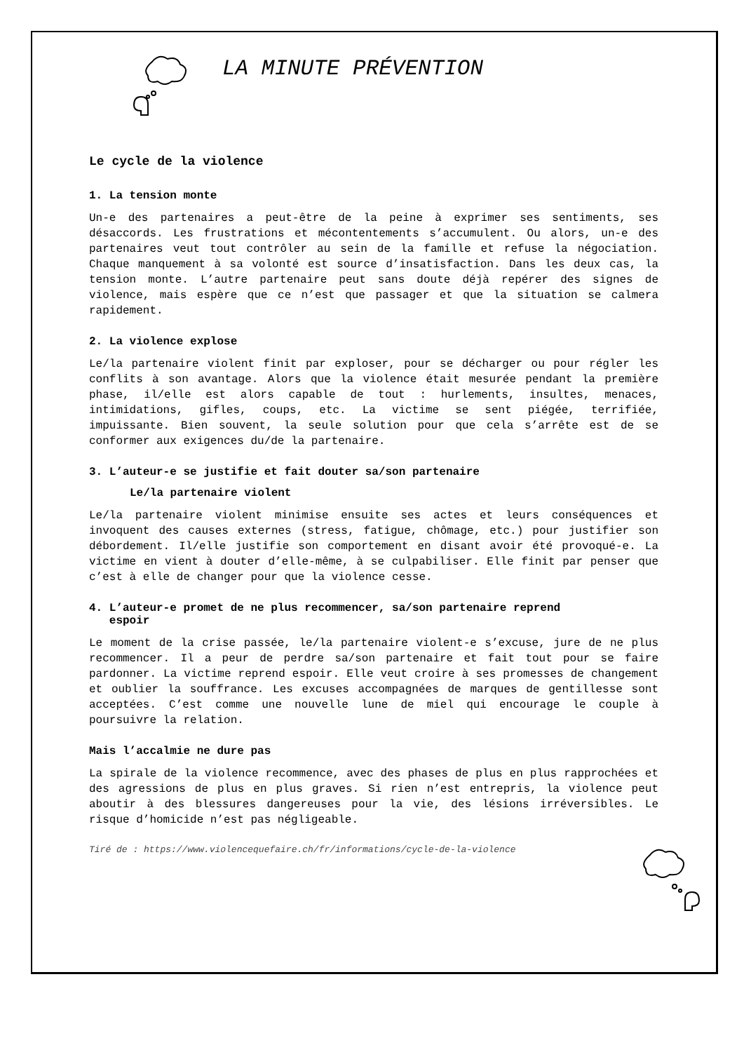LA MINUTE PRÉVENTION
Le cycle de la violence
1. La tension monte
Un-e des partenaires a peut-être de la peine à exprimer ses sentiments, ses désaccords. Les frustrations et mécontentements s’accumulent. Ou alors, un-e des partenaires veut tout contrôler au sein de la famille et refuse la négociation. Chaque manquement à sa volonté est source d’insatisfaction. Dans les deux cas, la tension monte. L’autre partenaire peut sans doute déjà repérer des signes de violence, mais espère que ce n’est que passager et que la situation se calmera rapidement.
2. La violence explose
Le/la partenaire violent finit par exploser, pour se décharger ou pour régler les conflits à son avantage. Alors que la violence était mesurée pendant la première phase, il/elle est alors capable de tout : hurlements, insultes, menaces, intimidations, gifles, coups, etc. La victime se sent piégée, terrifiée, impuissante. Bien souvent, la seule solution pour que cela s’arrête est de se conformer aux exigences du/de la partenaire.
3. L’auteur-e se justifie et fait douter sa/son partenaire
Le/la partenaire violent
Le/la partenaire violent minimise ensuite ses actes et leurs conséquences et invoquent des causes externes (stress, fatigue, chômage, etc.) pour justifier son débordement. Il/elle justifie son comportement en disant avoir été provoqué-e. La victime en vient à douter d’elle-même, à se culpabiliser. Elle finit par penser que c’est à elle de changer pour que la violence cesse.
4. L’auteur-e promet de ne plus recommencer, sa/son partenaire reprend
espoir
Le moment de la crise passée, le/la partenaire violent-e s’excuse, jure de ne plus recommencer. Il a peur de perdre sa/son partenaire et fait tout pour se faire pardonner. La victime reprend espoir. Elle veut croire à ses promesses de changement et oublier la souffrance. Les excuses accompagnées de marques de gentillesse sont acceptées. C’est comme une nouvelle lune de miel qui encourage le couple à poursuivre la relation.
Mais l’accalmie ne dure pas
La spirale de la violence recommence, avec des phases de plus en plus rapprochées et des agressions de plus en plus graves. Si rien n’est entrepris, la violence peut aboutir à des blessures dangereuses pour la vie, des lésions irréversibles. Le risque d’homicide n’est pas négligeable.
Tiré de : https://www.violencequefaire.ch/fr/informations/cycle-de-la-violence